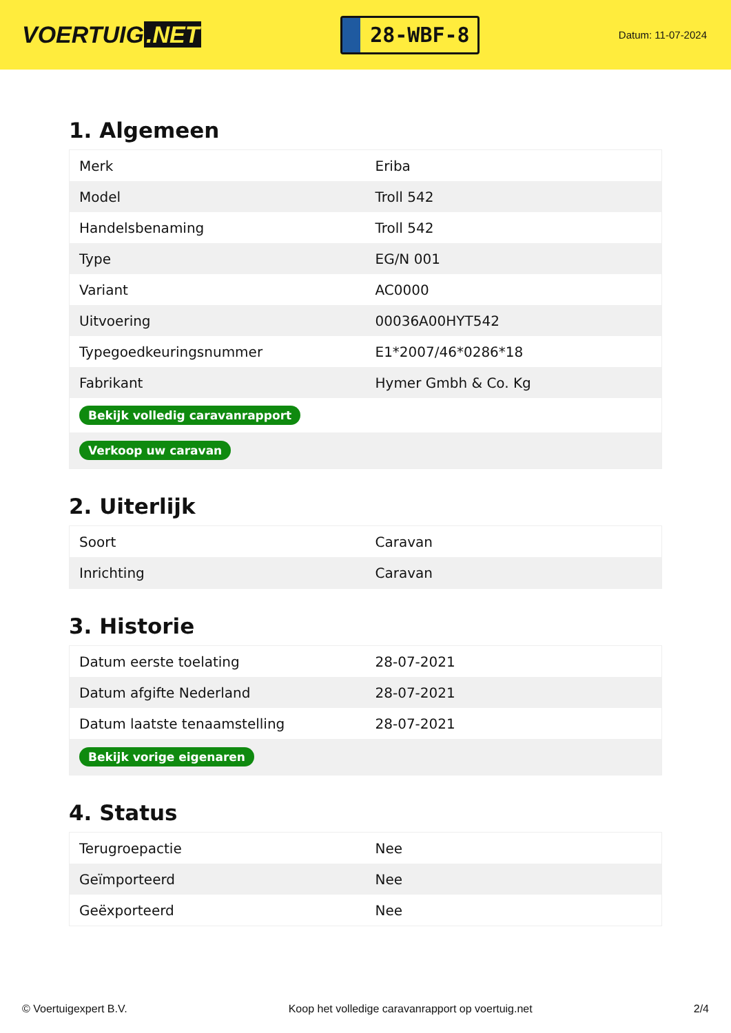VOERTUIG.NET
28-WBF-8
Datum: 11-07-2024
1. Algemeen
| Merk | Eriba |
| Model | Troll 542 |
| Handelsbenaming | Troll 542 |
| Type | EG/N 001 |
| Variant | AC0000 |
| Uitvoering | 00036A00HYT542 |
| Typegoedkeuringsnummer | E1*2007/46*0286*18 |
| Fabrikant | Hymer Gmbh & Co. Kg |
| Bekijk volledig caravanrapport | |
| Verkoop uw caravan | |
2. Uiterlijk
| Soort | Caravan |
| Inrichting | Caravan |
3. Historie
| Datum eerste toelating | 28-07-2021 |
| Datum afgifte Nederland | 28-07-2021 |
| Datum laatste tenaamstelling | 28-07-2021 |
| Bekijk vorige eigenaren | |
4. Status
| Terugroepactie | Nee |
| Geïmporteerd | Nee |
| Geëxporteerd | Nee |
© Voertuigexpert B.V. Koop het volledige caravanrapport op voertuig.net 2/4